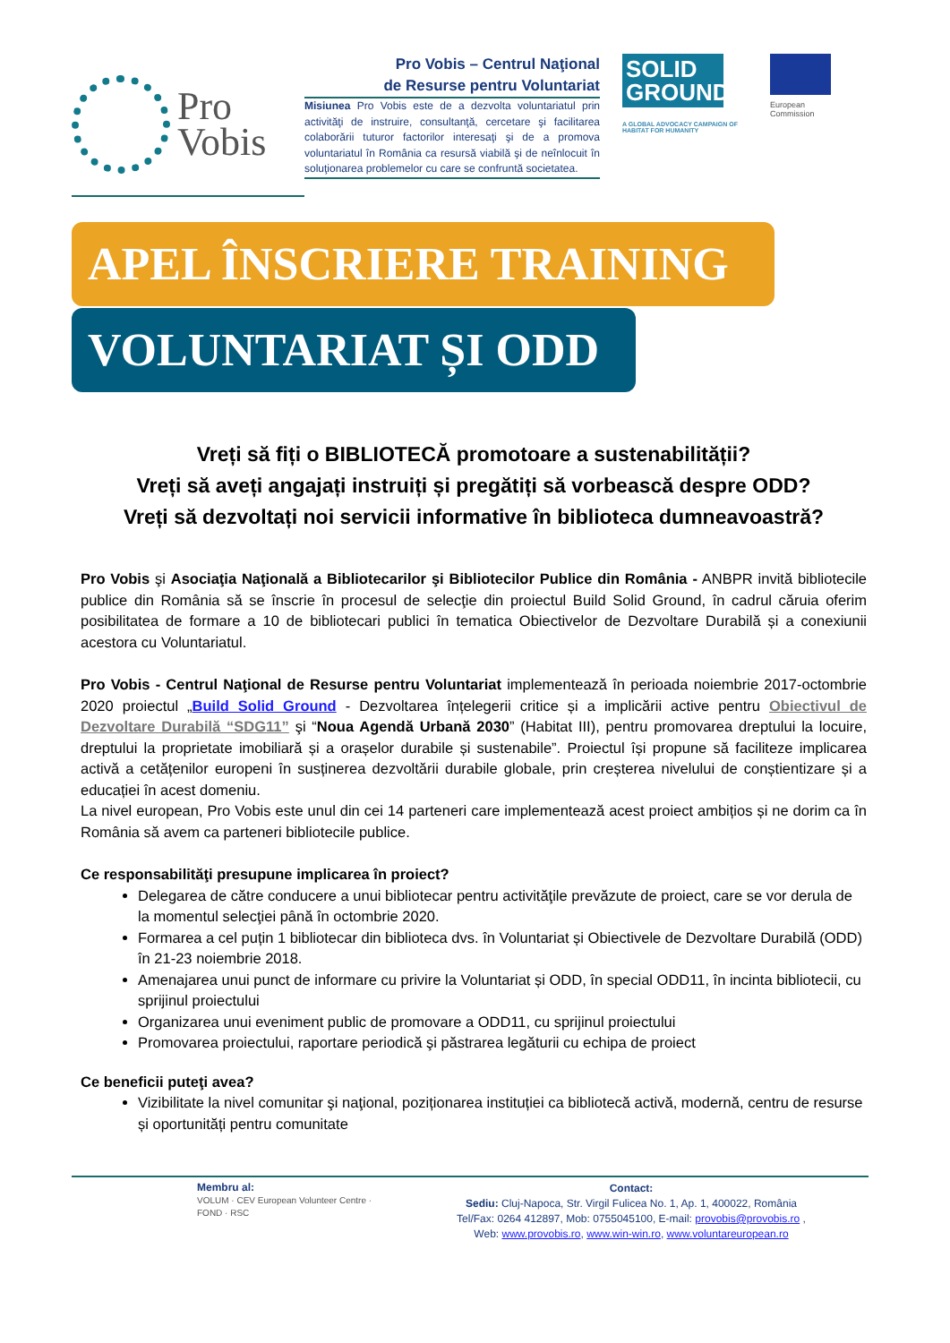Pro
Vobis
Pro Vobis – Centrul Naţional
de Resurse pentru Voluntariat
Misiunea Pro Vobis este de a dezvolta voluntariatul prin activităţi de instruire, consultanţă, cercetare şi facilitarea colaborării tuturor factorilor interesaţi şi de a promova voluntariatul în România ca resursă viabilă şi de neînlocuit în soluţionarea problemelor cu care se confruntă societatea.
SOLID GROUND
A GLOBAL ADVOCACY CAMPAIGN OF HABITAT FOR HUMANITY
European
Commission
APEL ÎNSCRIERE TRAINING
VOLUNTARIAT ȘI ODD
Vreți să fiți o BIBLIOTECĂ promotoare a sustenabilității?
Vreți să aveți angajați instruiți și pregătiți să vorbească despre ODD?
Vreți să dezvoltați noi servicii informative în biblioteca dumneavoastră?
Pro Vobis şi Asociaţia Naţională a Bibliotecarilor şi Bibliotecilor Publice din România - ANBPR invită bibliotecile publice din România să se înscrie în procesul de selecţie din proiectul Build Solid Ground, în cadrul căruia oferim posibilitatea de formare a 10 de bibliotecari publici în tematica Obiectivelor de Dezvoltare Durabilă și a conexiunii acestora cu Voluntariatul.
Pro Vobis - Centrul Naţional de Resurse pentru Voluntariat implementează în perioada noiembrie 2017-octombrie 2020 proiectul „Build Solid Ground - Dezvoltarea înțelegerii critice și a implicării active pentru Obiectivul de Dezvoltare Durabilă “SDG11” şi “Noua Agendă Urbană 2030” (Habitat III), pentru promovarea dreptului la locuire, dreptului la proprietate imobiliară și a orașelor durabile și sustenabile”. Proiectul își propune să faciliteze implicarea activă a cetățenilor europeni în susținerea dezvoltării durabile globale, prin creșterea nivelului de conștientizare și a educației în acest domeniu.
La nivel european, Pro Vobis este unul din cei 14 parteneri care implementează acest proiect ambițios și ne dorim ca în România să avem ca parteneri bibliotecile publice.
Ce responsabilităţi presupune implicarea în proiect?
Delegarea de către conducere a unui bibliotecar pentru activităţile prevăzute de proiect, care se vor derula de la momentul selecţiei până în octombrie 2020.
Formarea a cel puțin 1 bibliotecar din biblioteca dvs. în Voluntariat și Obiectivele de Dezvoltare Durabilă (ODD) în 21-23 noiembrie 2018.
Amenajarea unui punct de informare cu privire la Voluntariat și ODD, în special ODD11, în incinta bibliotecii, cu sprijinul proiectului
Organizarea unui eveniment public de promovare a ODD11, cu sprijinul proiectului
Promovarea proiectului, raportare periodică şi păstrarea legăturii cu echipa de proiect
Ce beneficii puteţi avea?
Vizibilitate la nivel comunitar şi naţional, poziționarea instituției ca bibliotecă activă, modernă, centru de resurse și oportunități pentru comunitate
Membru al:
VOLUM · CEV European Volunteer Centre · FOND · RSC
Contact:
Sediu: Cluj-Napoca, Str. Virgil Fulicea No. 1, Ap. 1, 400022, România
Tel/Fax: 0264 412897, Mob: 0755045100, E-mail: provobis@provobis.ro ,
Web: www.provobis.ro, www.win-win.ro, www.voluntareuropean.ro